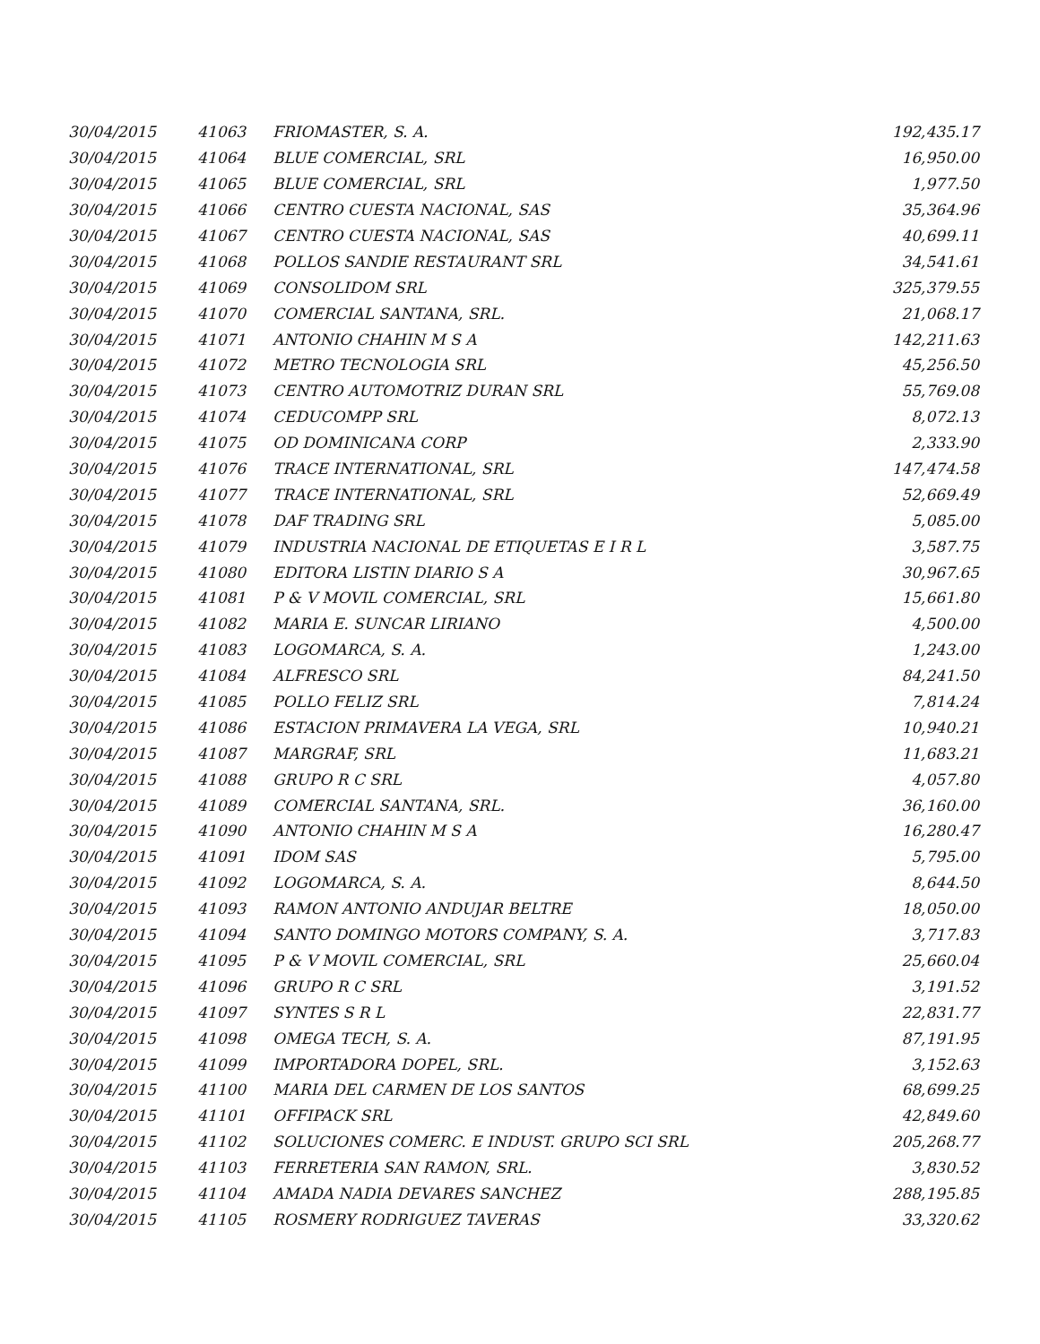| 30/04/2015 | 41063 | FRIOMASTER, S. A. | 192,435.17 |
| 30/04/2015 | 41064 | BLUE COMERCIAL, SRL | 16,950.00 |
| 30/04/2015 | 41065 | BLUE COMERCIAL, SRL | 1,977.50 |
| 30/04/2015 | 41066 | CENTRO CUESTA NACIONAL, SAS | 35,364.96 |
| 30/04/2015 | 41067 | CENTRO CUESTA NACIONAL, SAS | 40,699.11 |
| 30/04/2015 | 41068 | POLLOS SANDIE RESTAURANT SRL | 34,541.61 |
| 30/04/2015 | 41069 | CONSOLIDOM SRL | 325,379.55 |
| 30/04/2015 | 41070 | COMERCIAL SANTANA, SRL. | 21,068.17 |
| 30/04/2015 | 41071 | ANTONIO CHAHIN M S A | 142,211.63 |
| 30/04/2015 | 41072 | METRO TECNOLOGIA SRL | 45,256.50 |
| 30/04/2015 | 41073 | CENTRO AUTOMOTRIZ DURAN SRL | 55,769.08 |
| 30/04/2015 | 41074 | CEDUCOMPP SRL | 8,072.13 |
| 30/04/2015 | 41075 | OD DOMINICANA CORP | 2,333.90 |
| 30/04/2015 | 41076 | TRACE INTERNATIONAL, SRL | 147,474.58 |
| 30/04/2015 | 41077 | TRACE INTERNATIONAL, SRL | 52,669.49 |
| 30/04/2015 | 41078 | DAF TRADING SRL | 5,085.00 |
| 30/04/2015 | 41079 | INDUSTRIA NACIONAL DE ETIQUETAS E I R L | 3,587.75 |
| 30/04/2015 | 41080 | EDITORA LISTIN DIARIO S A | 30,967.65 |
| 30/04/2015 | 41081 | P & V MOVIL COMERCIAL, SRL | 15,661.80 |
| 30/04/2015 | 41082 | MARIA E. SUNCAR LIRIANO | 4,500.00 |
| 30/04/2015 | 41083 | LOGOMARCA, S. A. | 1,243.00 |
| 30/04/2015 | 41084 | ALFRESCO SRL | 84,241.50 |
| 30/04/2015 | 41085 | POLLO FELIZ SRL | 7,814.24 |
| 30/04/2015 | 41086 | ESTACION PRIMAVERA LA VEGA, SRL | 10,940.21 |
| 30/04/2015 | 41087 | MARGRAF, SRL | 11,683.21 |
| 30/04/2015 | 41088 | GRUPO R C SRL | 4,057.80 |
| 30/04/2015 | 41089 | COMERCIAL SANTANA, SRL. | 36,160.00 |
| 30/04/2015 | 41090 | ANTONIO CHAHIN M S A | 16,280.47 |
| 30/04/2015 | 41091 | IDOM SAS | 5,795.00 |
| 30/04/2015 | 41092 | LOGOMARCA, S. A. | 8,644.50 |
| 30/04/2015 | 41093 | RAMON ANTONIO ANDUJAR BELTRE | 18,050.00 |
| 30/04/2015 | 41094 | SANTO DOMINGO MOTORS COMPANY, S. A. | 3,717.83 |
| 30/04/2015 | 41095 | P & V MOVIL COMERCIAL, SRL | 25,660.04 |
| 30/04/2015 | 41096 | GRUPO R C SRL | 3,191.52 |
| 30/04/2015 | 41097 | SYNTES S R L | 22,831.77 |
| 30/04/2015 | 41098 | OMEGA TECH, S. A. | 87,191.95 |
| 30/04/2015 | 41099 | IMPORTADORA DOPEL, SRL. | 3,152.63 |
| 30/04/2015 | 41100 | MARIA DEL CARMEN DE LOS SANTOS | 68,699.25 |
| 30/04/2015 | 41101 | OFFIPACK SRL | 42,849.60 |
| 30/04/2015 | 41102 | SOLUCIONES COMERC. E INDUST. GRUPO SCI SRL | 205,268.77 |
| 30/04/2015 | 41103 | FERRETERIA SAN RAMON, SRL. | 3,830.52 |
| 30/04/2015 | 41104 | AMADA NADIA DEVARES SANCHEZ | 288,195.85 |
| 30/04/2015 | 41105 | ROSMERY RODRIGUEZ TAVERAS | 33,320.62 |